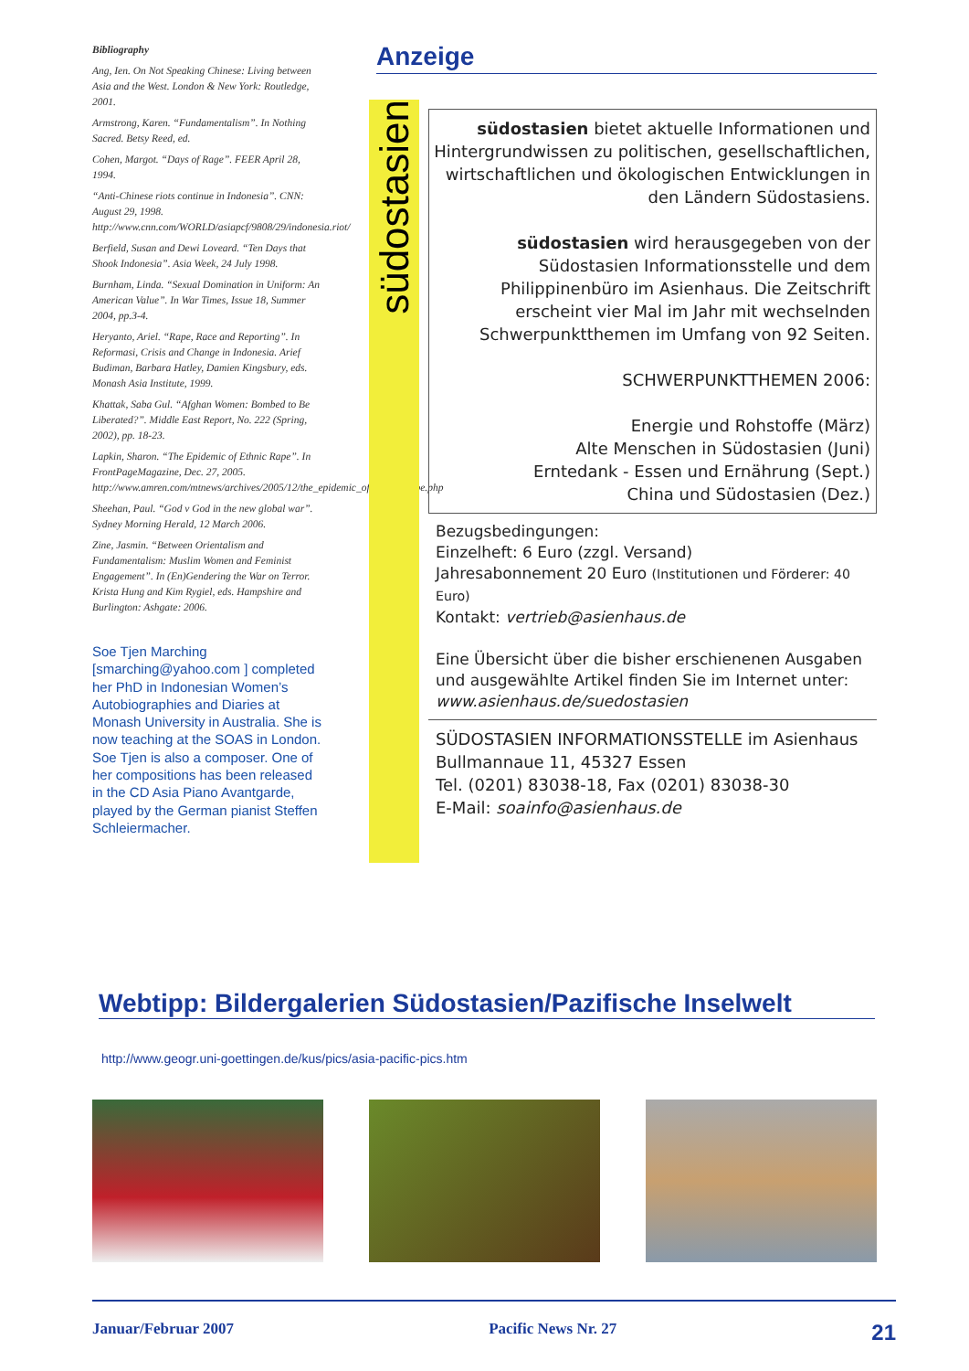Bibliography
Ang, Ien. On Not Speaking Chinese: Living between Asia and the West. London & New York: Routledge, 2001.
Armstrong, Karen. “Fundamentalism”. In Nothing Sacred. Betsy Reed, ed.
Cohen, Margot. “Days of Rage”. FEER April 28, 1994.
“Anti-Chinese riots continue in Indonesia”. CNN: August 29, 1998. http://www.cnn.com/WORLD/asiapcf/9808/29/indonesia.riot/
Berfield, Susan and Dewi Loveard. “Ten Days that Shook Indonesia”. Asia Week, 24 July 1998.
Burnham, Linda. “Sexual Domination in Uniform: An American Value”. In War Times, Issue 18, Summer 2004, pp.3-4.
Heryanto, Ariel. “Rape, Race and Reporting”. In Reformasi, Crisis and Change in Indonesia. Arief Budiman, Barbara Hatley, Damien Kingsbury, eds. Monash Asia Institute, 1999.
Khattak, Saba Gul. “Afghan Women: Bombed to Be Liberated?”. Middle East Report, No. 222 (Spring, 2002), pp. 18-23.
Lapkin, Sharon. “The Epidemic of Ethnic Rape”. In FrontPageMagazine, Dec. 27, 2005. http://www.amren.com/mtnews/archives/2005/12/the_epidemic_of_ethnic_rape.php
Sheehan, Paul. “God v God in the new global war”. Sydney Morning Herald, 12 March 2006.
Zine, Jasmin. “Between Orientalism and Fundamentalism: Muslim Women and Feminist Engagement”. In (En)Gendering the War on Terror. Krista Hung and Kim Rygiel, eds. Hampshire and Burlington: Ashgate: 2006.
Soe Tjen Marching [smarching@yahoo.com ] completed her PhD in Indonesian Women’s Autobiographies and Diaries at Monash University in Australia. She is now teaching at the SOAS in London.
Soe Tjen is also a composer. One of her compositions has been released in the CD Asia Piano Avantgarde, played by the German pianist Steffen Schleiermacher.
Anzeige
südostasien
südostasien bietet aktuelle Informationen und Hintergrundwissen zu politischen, gesellschaftlichen, wirtschaftlichen und ökologischen Entwicklungen in den Ländern Südostasiens.
südostasien wird herausgegeben von der Südostasien Informationsstelle und dem Philippinenbüro im Asienhaus. Die Zeitschrift erscheint vier Mal im Jahr mit wechselnden Schwerpunktthemen im Umfang von 92 Seiten.
SCHWERPUNKTTHEMEN 2006:
Energie und Rohstoffe (März)
Alte Menschen in Südostasien (Juni)
Erntedank - Essen und Ernährung (Sept.)
China und Südostasien (Dez.)
Bezugsbedingungen:
Einzelheft: 6 Euro (zzgl. Versand)
Jahresabonnement 20 Euro (Institutionen und Förderer: 40 Euro)
Kontakt: vertrieb@asienhaus.de
Eine Übersicht über die bisher erschienenen Ausgaben und ausgewählte Artikel finden Sie im Internet unter:
www.asienhaus.de/suedostasien
SÜDOSTASIEN INFORMATIONSSTELLE im Asienhaus
Bullmannaue 11, 45327 Essen
Tel. (0201) 83038-18, Fax (0201) 83038-30
E-Mail: soainfo@asienhaus.de
Webtipp: Bildergalerien Südostasien/Pazifische Inselwelt
http://www.geogr.uni-goettingen.de/kus/pics/asia-pacific-pics.htm
Januar/Februar 2007 Pacific News Nr. 27 21